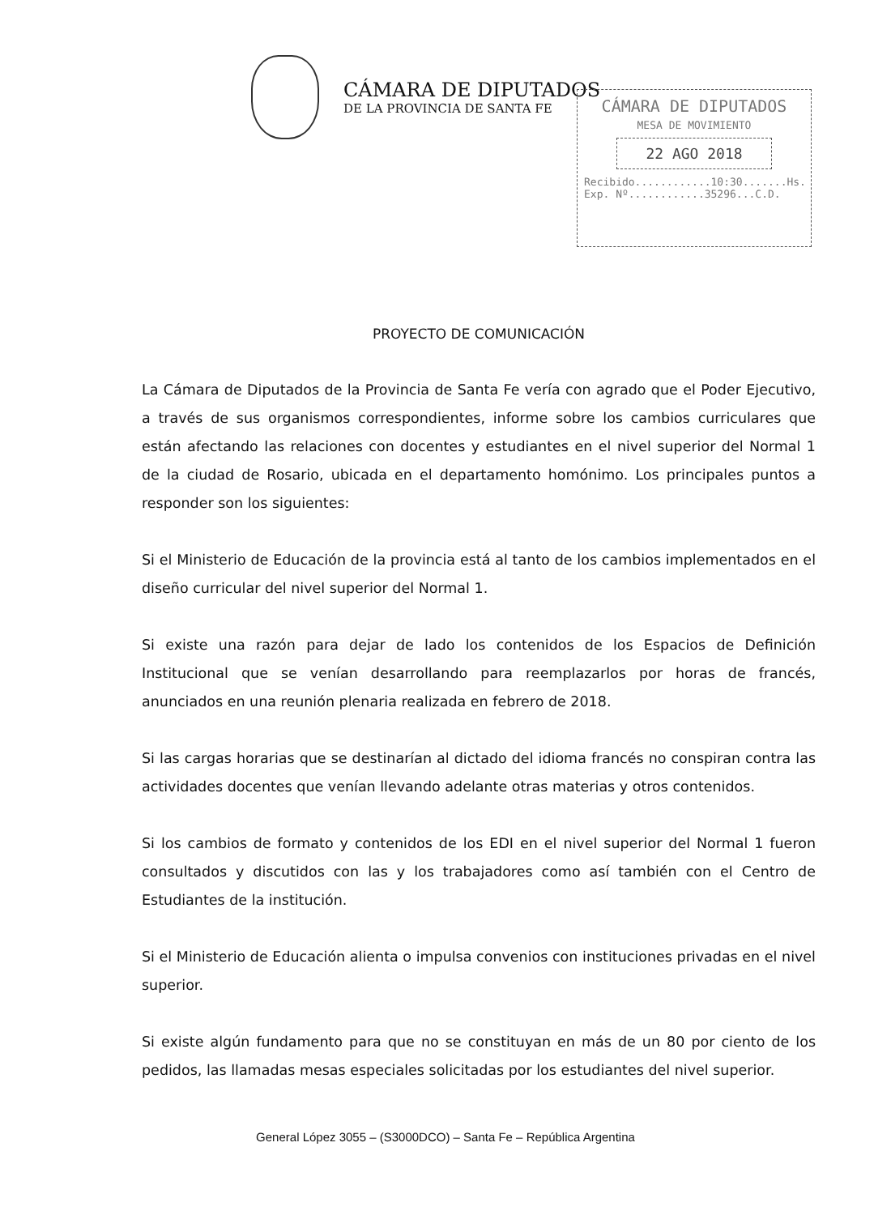CÁMARA DE DIPUTADOS
DE LA PROVINCIA DE SANTA FE
CÁMARA DE DIPUTADOS
MESA DE MOVIMIENTO
22 AGO 2018
Recibido............10:30.......Hs.
Exp. Nº............35296...C.D.
PROYECTO DE COMUNICACIÓN
La Cámara de Diputados de la Provincia de Santa Fe vería con agrado que el Poder Ejecutivo, a través de sus organismos correspondientes, informe sobre los cambios curriculares que están afectando las relaciones con docentes y estudiantes en el nivel superior del Normal 1 de la ciudad de Rosario, ubicada en el departamento homónimo. Los principales puntos a responder son los siguientes:
Si el Ministerio de Educación de la provincia está al tanto de los cambios implementados en el diseño curricular del nivel superior del Normal 1.
Si existe una razón para dejar de lado los contenidos de los Espacios de Definición Institucional que se venían desarrollando para reemplazarlos por horas de francés, anunciados en una reunión plenaria realizada en febrero de 2018.
Si las cargas horarias que se destinarían al dictado del idioma francés no conspiran contra las actividades docentes que venían llevando adelante otras materias y otros contenidos.
Si los cambios de formato y contenidos de los EDI en el nivel superior del Normal 1 fueron consultados y discutidos con las y los trabajadores como así también con el Centro de Estudiantes de la institución.
Si el Ministerio de Educación alienta o impulsa convenios con instituciones privadas en el nivel superior.
Si existe algún fundamento para que no se constituyan en más de un 80 por ciento de los pedidos, las llamadas mesas especiales solicitadas por los estudiantes del nivel superior.
General López 3055 – (S3000DCO) – Santa Fe – República Argentina